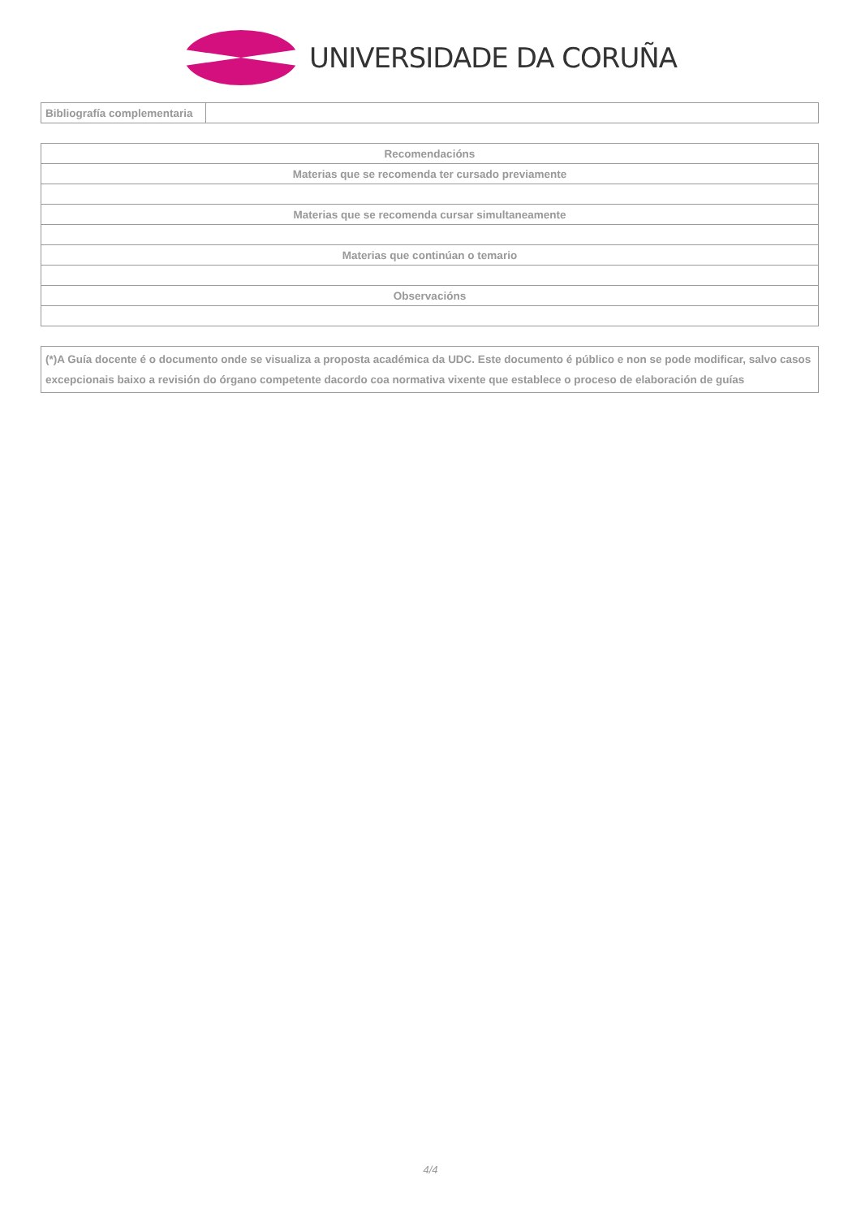UNIVERSIDADE DA CORUÑA
| Bibliografía complementaria | |
| Recomendacións |
| Materias que se recomenda ter cursado previamente |
| Materias que se recomenda cursar simultaneamente |
| Materias que continúan o temario |
| Observacións |
(*)A Guía docente é o documento onde se visualiza a proposta académica da UDC. Este documento é público e non se pode modificar, salvo casos excepcionais baixo a revisión do órgano competente dacordo coa normativa vixente que establece o proceso de elaboración de guías
4/4